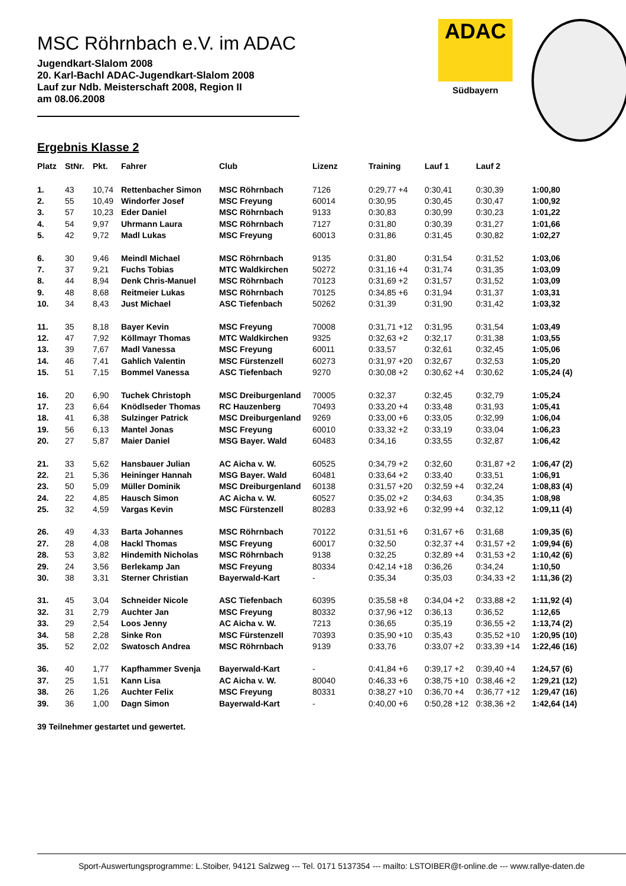ADAC
Südbayern
MSC Röhrnbach e.V. im ADAC
Jugendkart-Slalom 2008
20. Karl-Bachl ADAC-Jugendkart-Slalom 2008
Lauf zur Ndb. Meisterschaft 2008, Region II
am 08.06.2008
Ergebnis Klasse 2
| Platz | StNr. | Pkt. | Fahrer | Club | Lizenz | Training | Lauf 1 | Lauf 2 | |
| --- | --- | --- | --- | --- | --- | --- | --- | --- | --- |
| 1. | 43 | 10,74 | Rettenbacher Simon | MSC Röhrnbach | 7126 | 0:29,77 +4 | 0:30,41 | 0:30,39 | 1:00,80 |
| 2. | 55 | 10,49 | Windorfer Josef | MSC Freyung | 60014 | 0:30,95 | 0:30,45 | 0:30,47 | 1:00,92 |
| 3. | 57 | 10,23 | Eder Daniel | MSC Röhrnbach | 9133 | 0:30,83 | 0:30,99 | 0:30,23 | 1:01,22 |
| 4. | 54 | 9,97 | Uhrmann Laura | MSC Röhrnbach | 7127 | 0:31,80 | 0:30,39 | 0:31,27 | 1:01,66 |
| 5. | 42 | 9,72 | Madl Lukas | MSC Freyung | 60013 | 0:31,86 | 0:31,45 | 0:30,82 | 1:02,27 |
| 6. | 30 | 9,46 | Meindl Michael | MSC Röhrnbach | 9135 | 0:31,80 | 0:31,54 | 0:31,52 | 1:03,06 |
| 7. | 37 | 9,21 | Fuchs Tobias | MTC Waldkirchen | 50272 | 0:31,16 +4 | 0:31,74 | 0:31,35 | 1:03,09 |
| 8. | 44 | 8,94 | Denk Chris-Manuel | MSC Röhrnbach | 70123 | 0:31,69 +2 | 0:31,57 | 0:31,52 | 1:03,09 |
| 9. | 48 | 8,68 | Reitmeier Lukas | MSC Röhrnbach | 70125 | 0:34,85 +6 | 0:31,94 | 0:31,37 | 1:03,31 |
| 10. | 34 | 8,43 | Just Michael | ASC Tiefenbach | 50262 | 0:31,39 | 0:31,90 | 0:31,42 | 1:03,32 |
| 11. | 35 | 8,18 | Bayer Kevin | MSC Freyung | 70008 | 0:31,71 +12 | 0:31,95 | 0:31,54 | 1:03,49 |
| 12. | 47 | 7,92 | Köllmayr Thomas | MTC Waldkirchen | 9325 | 0:32,63 +2 | 0:32,17 | 0:31,38 | 1:03,55 |
| 13. | 39 | 7,67 | Madl Vanessa | MSC Freyung | 60011 | 0:33,57 | 0:32,61 | 0:32,45 | 1:05,06 |
| 14. | 46 | 7,41 | Gahlich Valentin | MSC Fürstenzell | 60273 | 0:31,97 +20 | 0:32,67 | 0:32,53 | 1:05,20 |
| 15. | 51 | 7,15 | Bommel Vanessa | ASC Tiefenbach | 9270 | 0:30,08 +2 | 0:30,62 +4 | 0:30,62 | 1:05,24 (4) |
| 16. | 20 | 6,90 | Tuchek Christoph | MSC Dreiburgenland | 70005 | 0:32,37 | 0:32,45 | 0:32,79 | 1:05,24 |
| 17. | 23 | 6,64 | Knödlseder Thomas | RC Hauzenberg | 70493 | 0:33,20 +4 | 0:33,48 | 0:31,93 | 1:05,41 |
| 18. | 41 | 6,38 | Sulzinger Patrick | MSC Dreiburgenland | 9269 | 0:33,00 +6 | 0:33,05 | 0:32,99 | 1:06,04 |
| 19. | 56 | 6,13 | Mantel Jonas | MSC Freyung | 60010 | 0:33,32 +2 | 0:33,19 | 0:33,04 | 1:06,23 |
| 20. | 27 | 5,87 | Maier Daniel | MSG Bayer. Wald | 60483 | 0:34,16 | 0:33,55 | 0:32,87 | 1:06,42 |
| 21. | 33 | 5,62 | Hansbauer Julian | AC Aicha v. W. | 60525 | 0:34,79 +2 | 0:32,60 | 0:31,87 +2 | 1:06,47 (2) |
| 22. | 21 | 5,36 | Heininger Hannah | MSG Bayer. Wald | 60481 | 0:33,64 +2 | 0:33,40 | 0:33,51 | 1:06,91 |
| 23. | 50 | 5,09 | Müller Dominik | MSC Dreiburgenland | 60138 | 0:31,57 +20 | 0:32,59 +4 | 0:32,24 | 1:08,83 (4) |
| 24. | 22 | 4,85 | Hausch Simon | AC Aicha v. W. | 60527 | 0:35,02 +2 | 0:34,63 | 0:34,35 | 1:08,98 |
| 25. | 32 | 4,59 | Vargas Kevin | MSC Fürstenzell | 80283 | 0:33,92 +6 | 0:32,99 +4 | 0:32,12 | 1:09,11 (4) |
| 26. | 49 | 4,33 | Barta Johannes | MSC Röhrnbach | 70122 | 0:31,51 +6 | 0:31,67 +6 | 0:31,68 | 1:09,35 (6) |
| 27. | 28 | 4,08 | Hackl Thomas | MSC Freyung | 60017 | 0:32,50 | 0:32,37 +4 | 0:31,57 +2 | 1:09,94 (6) |
| 28. | 53 | 3,82 | Hindemith Nicholas | MSC Röhrnbach | 9138 | 0:32,25 | 0:32,89 +4 | 0:31,53 +2 | 1:10,42 (6) |
| 29. | 24 | 3,56 | Berlekamp Jan | MSC Freyung | 80334 | 0:42,14 +18 | 0:36,26 | 0:34,24 | 1:10,50 |
| 30. | 38 | 3,31 | Sterner Christian | Bayerwald-Kart | - | 0:35,34 | 0:35,03 | 0:34,33 +2 | 1:11,36 (2) |
| 31. | 45 | 3,04 | Schneider Nicole | ASC Tiefenbach | 60395 | 0:35,58 +8 | 0:34,04 +2 | 0:33,88 +2 | 1:11,92 (4) |
| 32. | 31 | 2,79 | Auchter Jan | MSC Freyung | 80332 | 0:37,96 +12 | 0:36,13 | 0:36,52 | 1:12,65 |
| 33. | 29 | 2,54 | Loos Jenny | AC Aicha v. W. | 7213 | 0:36,65 | 0:35,19 | 0:36,55 +2 | 1:13,74 (2) |
| 34. | 58 | 2,28 | Sinke Ron | MSC Fürstenzell | 70393 | 0:35,90 +10 | 0:35,43 | 0:35,52 +10 | 1:20,95 (10) |
| 35. | 52 | 2,02 | Swatosch Andrea | MSC Röhrnbach | 9139 | 0:33,76 | 0:33,07 +2 | 0:33,39 +14 | 1:22,46 (16) |
| 36. | 40 | 1,77 | Kapfhammer Svenja | Bayerwald-Kart | - | 0:41,84 +6 | 0:39,17 +2 | 0:39,40 +4 | 1:24,57 (6) |
| 37. | 25 | 1,51 | Kann Lisa | AC Aicha v. W. | 80040 | 0:46,33 +6 | 0:38,75 +10 | 0:38,46 +2 | 1:29,21 (12) |
| 38. | 26 | 1,26 | Auchter Felix | MSC Freyung | 80331 | 0:38,27 +10 | 0:36,70 +4 | 0:36,77 +12 | 1:29,47 (16) |
| 39. | 36 | 1,00 | Dagn Simon | Bayerwald-Kart | - | 0:40,00 +6 | 0:50,28 +12 | 0:38,36 +2 | 1:42,64 (14) |
39 Teilnehmer gestartet und gewertet.
Sport-Auswertungsprogramme: L.Stoiber, 94121 Salzweg --- Tel. 0171 5137354 --- mailto: LSTOIBER@t-online.de --- www.rallye-daten.de